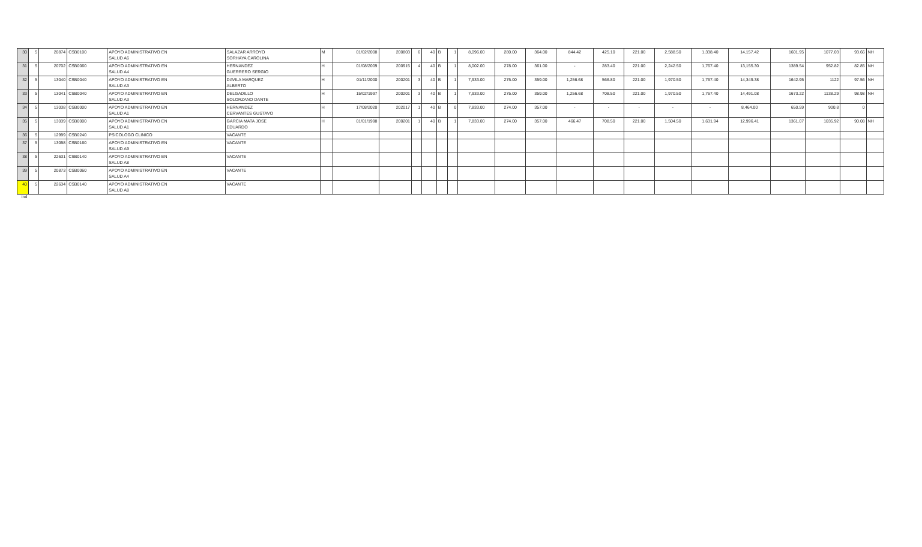| 30 | 5 | 20874 | CSB0100 | APOYO ADMINISTRATIVO EN SALUD A6 | SALAZAR ARROYO SORHAYA CAROLINA | M | 01/02/2008 | 200803 | 6 | 40 | B | 1 | 8,096.00 | 280.00 | 364.00 | 844.42 | 425.10 | 221.00 | 2,588.50 | 1,338.40 | 14,157.42 | 1601.95 | 1077.03 | 93.66 | NH |
| 31 | 5 | 20702 | CSB0060 | APOYO ADMINISTRATIVO EN SALUD A4 | HERNANDEZ GUERRERO SERGIO | H | 01/08/2009 | 200915 | 4 | 40 | B | 1 | 8,002.00 | 278.00 | 361.00 | - | 283.40 | 221.00 | 2,242.50 | 1,767.40 | 13,155.30 | 1389.54 | 952.82 | 82.85 | NH |
| 32 | 5 | 13040 | CSB0040 | APOYO ADMINISTRATIVO EN SALUD A3 | DAVILA MARQUEZ ALBERTO | H | 01/11/2000 | 200201 | 3 | 40 | B | 1 | 7,933.00 | 275.00 | 359.00 | 1,256.68 | 566.80 | 221.00 | 1,970.50 | 1,767.40 | 14,349.38 | 1642.95 | 1122 | 97.56 | NH |
| 33 | 5 | 13041 | CSB0040 | APOYO ADMINISTRATIVO EN SALUD A3 | DELGADILLO SOLORZANO DANTE | H | 15/02/1997 | 200201 | 3 | 40 | B | 1 | 7,933.00 | 275.00 | 359.00 | 1,256.68 | 708.50 | 221.00 | 1,970.50 | 1,767.40 | 14,491.08 | 1673.22 | 1138.29 | 98.98 | NH |
| 34 | 5 | 13038 | CSB0000 | APOYO ADMINISTRATIVO EN SALUD A1 | HERNANDEZ CERVANTES GUSTAVO | H | 17/08/2020 | 202017 | 1 | 40 | B | 0 | 7,833.00 | 274.00 | 357.00 | - | - | - | - | - | 8,464.00 | 650.59 | 900.8 | 0 | |
| 35 | 5 | 13039 | CSB0000 | APOYO ADMINISTRATIVO EN SALUD A1 | GARCIA MATA JOSE EDUARDO | H | 01/01/1998 | 200201 | 1 | 40 | B | 1 | 7,833.00 | 274.00 | 357.00 | 466.47 | 708.50 | 221.00 | 1,504.50 | 1,631.94 | 12,996.41 | 1361.07 | 1035.92 | 90.08 | NH |
| 36 | 5 | 12999 | CSB0240 | PSICOLOGO CLINICO | VACANTE | | | | | | | | | | | | | | | | | | | | |
| 37 | 5 | 13098 | CSB0160 | APOYO ADMINISTRATIVO EN SALUD A9 | VACANTE | | | | | | | | | | | | | | | | | | | | |
| 38 | 5 | 22631 | CSB0140 | APOYO ADMINISTRATIVO EN SALUD A8 | VACANTE | | | | | | | | | | | | | | | | | | | | |
| 39 | 5 | 20873 | CSB0060 | APOYO ADMINISTRATIVO EN SALUD A4 | VACANTE | | | | | | | | | | | | | | | | | | | | |
| 40 | 5 | 22634 | CSB0140 | APOYO ADMINISTRATIVO EN SALUD A8 | VACANTE | | | | | | | | | | | | | | | | | | | | |
ind